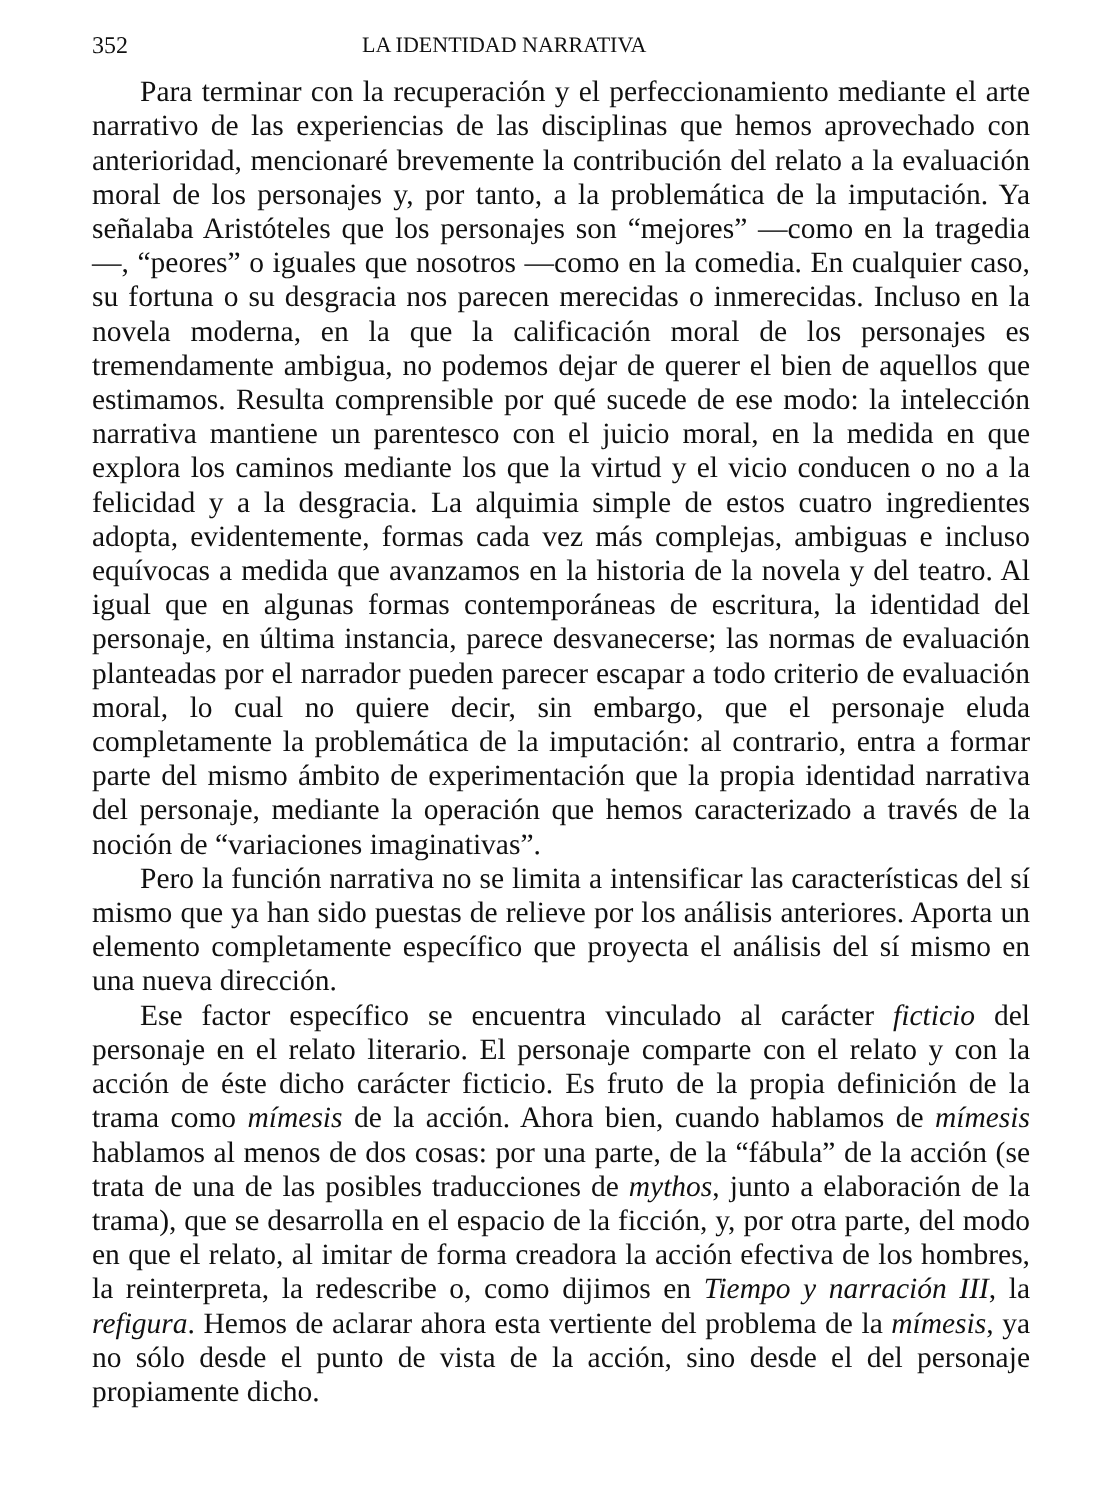352 LA IDENTIDAD NARRATIVA
Para terminar con la recuperación y el perfeccionamiento mediante el arte narrativo de las experiencias de las disciplinas que hemos aprovechado con anterioridad, mencionaré brevemente la contribución del relato a la evaluación moral de los personajes y, por tanto, a la problemática de la imputación. Ya señalaba Aristóteles que los personajes son “mejores” —como en la tragedia—, “peores” o iguales que nosotros —como en la comedia. En cualquier caso, su fortuna o su desgracia nos parecen merecidas o inmerecidas. Incluso en la novela moderna, en la que la calificación moral de los personajes es tremendamente ambigua, no podemos dejar de querer el bien de aquellos que estimamos. Resulta comprensible por qué sucede de ese modo: la intelección narrativa mantiene un parentesco con el juicio moral, en la medida en que explora los caminos mediante los que la virtud y el vicio conducen o no a la felicidad y a la desgracia. La alquimia simple de estos cuatro ingredientes adopta, evidentemente, formas cada vez más complejas, ambiguas e incluso equívocas a medida que avanzamos en la historia de la novela y del teatro. Al igual que en algunas formas contemporáneas de escritura, la identidad del personaje, en última instancia, parece desvanecerse; las normas de evaluación planteadas por el narrador pueden parecer escapar a todo criterio de evaluación moral, lo cual no quiere decir, sin embargo, que el personaje eluda completamente la problemática de la imputación: al contrario, entra a formar parte del mismo ámbito de experimentación que la propia identidad narrativa del personaje, mediante la operación que hemos caracterizado a través de la noción de “variaciones imaginativas”.
Pero la función narrativa no se limita a intensificar las características del sí mismo que ya han sido puestas de relieve por los análisis anteriores. Aporta un elemento completamente específico que proyecta el análisis del sí mismo en una nueva dirección.
Ese factor específico se encuentra vinculado al carácter ficticio del personaje en el relato literario. El personaje comparte con el relato y con la acción de éste dicho carácter ficticio. Es fruto de la propia definición de la trama como mímesis de la acción. Ahora bien, cuando hablamos de mímesis hablamos al menos de dos cosas: por una parte, de la “fábula” de la acción (se trata de una de las posibles traducciones de mythos, junto a elaboración de la trama), que se desarrolla en el espacio de la ficción, y, por otra parte, del modo en que el relato, al imitar de forma creadora la acción efectiva de los hombres, la reinterpreta, la redescribe o, como dijimos en Tiempo y narración III, la refigura. Hemos de aclarar ahora esta vertiente del problema de la mímesis, ya no sólo desde el punto de vista de la acción, sino desde el del personaje propiamente dicho.